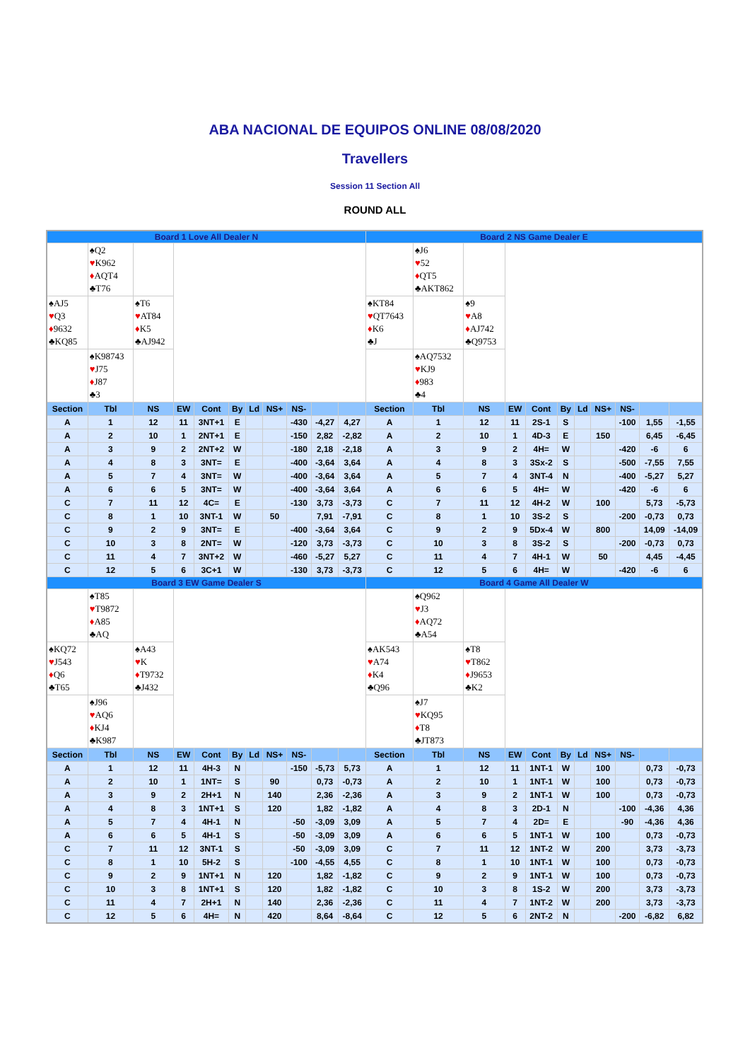ABA NACIONAL DE EQUIPOS ONLINE 08/08/2020
Travellers
Session 11 Section All
ROUND ALL
| Board 1 Love All Dealer N | | | | | | | | | | | Board 2 NS Game Dealer E | | | | | | | | | | |
| | ♠Q2 ♥ K962 ♦ AQT4 ♣T76 | | | | | | | | | | | ♠J6 ♥ 52 ♦ QT5 ♣AKT862 | | | | | | | | | |
| ♠AJ5 ♥ Q3 ♦ 9632 ♣KQ85 | | ♠T6 ♥ AT84 ♦ K5 ♣AJ942 | | | | | | | | | ♠KT84 ♥ QT7643 ♦ K6 ♣J | | ♠9 ♥ A8 ♦ AJ742 ♣Q9753 | | | | | | | | |
| | ♠K98743 ♥ J75 ♦ J87 ♣3 | | | | | | | | | | | ♠AQ7532 ♥ KJ9 ♦ 983 ♣4 | | | | | | | | | |
| Section | Tbl | NS | EW | Cont | By | Ld | NS+ | NS- | | | Section | Tbl | NS | EW | Cont | By | Ld | NS+ | NS- | | |
| A | 1 | 12 | 11 | 3NT+1 | E | | | -430 | -4,27 | 4,27 | A | 1 | 12 | 11 | 2S-1 | S | | | -100 | 1,55 | -1,55 |
| A | 2 | 10 | 1 | 2NT+1 | E | | | -150 | 2,82 | -2,82 | A | 2 | 10 | 1 | 4D-3 | E | | 150 | | 6,45 | -6,45 |
| A | 3 | 9 | 2 | 2NT+2 | W | | | -180 | 2,18 | -2,18 | A | 3 | 9 | 2 | 4H= | W | | | -420 | -6 | 6 |
| A | 4 | 8 | 3 | 3NT= | E | | | -400 | -3,64 | 3,64 | A | 4 | 8 | 3 | 3Sx-2 | S | | | -500 | -7,55 | 7,55 |
| A | 5 | 7 | 4 | 3NT= | W | | | -400 | -3,64 | 3,64 | A | 5 | 7 | 4 | 3NT-4 | N | | | -400 | -5,27 | 5,27 |
| A | 6 | 6 | 5 | 3NT= | W | | | -400 | -3,64 | 3,64 | A | 6 | 6 | 5 | 4H= | W | | | -420 | -6 | 6 |
| C | 7 | 11 | 12 | 4C= | E | | | -130 | 3,73 | -3,73 | C | 7 | 11 | 12 | 4H-2 | W | | 100 | | 5,73 | -5,73 |
| C | 8 | 1 | 10 | 3NT-1 | W | | 50 | | 7,91 | -7,91 | C | 8 | 1 | 10 | 3S-2 | S | | | -200 | -0,73 | 0,73 |
| C | 9 | 2 | 9 | 3NT= | E | | | -400 | -3,64 | 3,64 | C | 9 | 2 | 9 | 5Dx-4 | W | | 800 | | 14,09 | -14,09 |
| C | 10 | 3 | 8 | 2NT= | W | | | -120 | 3,73 | -3,73 | C | 10 | 3 | 8 | 3S-2 | S | | | -200 | -0,73 | 0,73 |
| C | 11 | 4 | 7 | 3NT+2 | W | | | -460 | -5,27 | 5,27 | C | 11 | 4 | 7 | 4H-1 | W | | 50 | | 4,45 | -4,45 |
| C | 12 | 5 | 6 | 3C+1 | W | | | -130 | 3,73 | -3,73 | C | 12 | 5 | 6 | 4H= | W | | | -420 | -6 | 6 |
| Board 3 EW Game Dealer S | | | | | | | | | | | Board 4 Game All Dealer W | | | | | | | | | | |
| | ♠T85 ♥ T9872 ♦ A85 ♣AQ | | | | | | | | | | | ♠Q962 ♥ J3 ♦ AQ72 ♣A54 | | | | | | | | | |
| ♠KQ72 ♥ J543 ♦ Q6 ♣T65 | | ♠A43 ♥ K ♦ T9732 ♣J432 | | | | | | | | | ♠AK543 ♥ A74 ♦ K4 ♣Q96 | | ♠T8 ♥ T862 ♦ J9653 ♣K2 | | | | | | | | |
| | ♠J96 ♥ AQ6 ♦ KJ4 ♣K987 | | | | | | | | | | | ♠J7 ♥ KQ95 ♦ T8 ♣JT873 | | | | | | | | | |
| Section | Tbl | NS | EW | Cont | By | Ld | NS+ | NS- | | | Section | Tbl | NS | EW | Cont | By | Ld | NS+ | NS- | | |
| A | 1 | 12 | 11 | 4H-3 | N | | | -150 | -5,73 | 5,73 | A | 1 | 12 | 11 | 1NT-1 | W | | 100 | | 0,73 | -0,73 |
| A | 2 | 10 | 1 | 1NT= | S | | 90 | | 0,73 | -0,73 | A | 2 | 10 | 1 | 1NT-1 | W | | 100 | | 0,73 | -0,73 |
| A | 3 | 9 | 2 | 2H+1 | N | | 140 | | 2,36 | -2,36 | A | 3 | 9 | 2 | 1NT-1 | W | | 100 | | 0,73 | -0,73 |
| A | 4 | 8 | 3 | 1NT+1 | S | | 120 | | 1,82 | -1,82 | A | 4 | 8 | 3 | 2D-1 | N | | | -100 | -4,36 | 4,36 |
| A | 5 | 7 | 4 | 4H-1 | N | | | -50 | -3,09 | 3,09 | A | 5 | 7 | 4 | 2D= | E | | | -90 | -4,36 | 4,36 |
| A | 6 | 6 | 5 | 4H-1 | S | | | -50 | -3,09 | 3,09 | A | 6 | 6 | 5 | 1NT-1 | W | | 100 | | 0,73 | -0,73 |
| C | 7 | 11 | 12 | 3NT-1 | S | | | -50 | -3,09 | 3,09 | C | 7 | 11 | 12 | 1NT-2 | W | | 200 | | 3,73 | -3,73 |
| C | 8 | 1 | 10 | 5H-2 | S | | | -100 | -4,55 | 4,55 | C | 8 | 1 | 10 | 1NT-1 | W | | 100 | | 0,73 | -0,73 |
| C | 9 | 2 | 9 | 1NT+1 | N | | 120 | | 1,82 | -1,82 | C | 9 | 2 | 9 | 1NT-1 | W | | 100 | | 0,73 | -0,73 |
| C | 10 | 3 | 8 | 1NT+1 | S | | 120 | | 1,82 | -1,82 | C | 10 | 3 | 8 | 1S-2 | W | | 200 | | 3,73 | -3,73 |
| C | 11 | 4 | 7 | 2H+1 | N | | 140 | | 2,36 | -2,36 | C | 11 | 4 | 7 | 1NT-2 | W | | 200 | | 3,73 | -3,73 |
| C | 12 | 5 | 6 | 4H= | N | | 420 | | 8,64 | -8,64 | C | 12 | 5 | 6 | 2NT-2 | N | | | -200 | -6,82 | 6,82 |